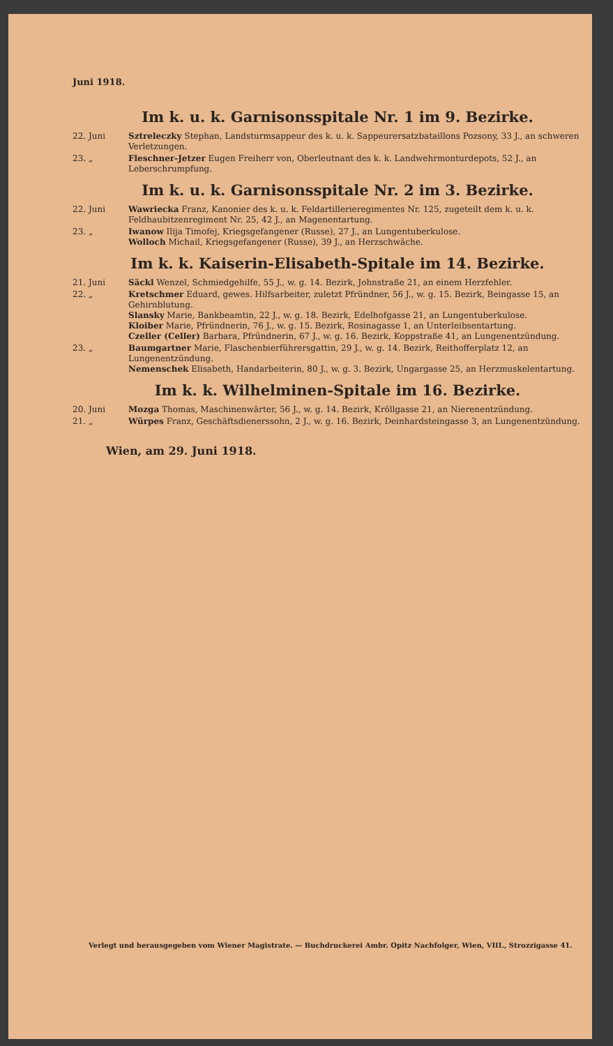Juni 1918.
Im k. u. k. Garnisonsspitale Nr. 1 im 9. Bezirke.
22. Juni Sztreleczky Stephan, Landsturmsappeur des k. u. k. Sappeurersatzbataillons Pozsony, 33 J., an schweren Verletzungen.
23. „ Fleschner-Jetzer Eugen Freiherr von, Oberleutnant des k. k. Landwehrmonturdepots, 52 J., an Leberschrumpfung.
Im k. u. k. Garnisonsspitale Nr. 2 im 3. Bezirke.
22. Juni Wawriecka Franz, Kanonier des k. u. k. Feldartillerieregimentes Nr. 125, zugeteilt dem k. u. k. Feldhaubitzenregiment Nr. 25, 42 J., an Magenentartung.
23. „ Iwanow Ilija Timofej, Kriegsgefangener (Russe), 27 J., an Lungentuberkulose.
Wolloch Michail, Kriegsgefangener (Russe), 39 J., an Herzschwäche.
Im k. k. Kaiserin-Elisabeth-Spitale im 14. Bezirke.
21. Juni Säckl Wenzel, Schmiedgehilfe, 55 J., w. g. 14. Bezirk, Johnstraße 21, an einem Herzfehler.
22. „ Kretschmer Eduard, gewes. Hilfsarbeiter, zuletzt Pfründner, 56 J., w. g. 15. Bezirk, Beingasse 15, an Gehirnblutung.
Slansky Marie, Bankbeamtin, 22 J., w. g. 18. Bezirk, Edelhofgasse 21, an Lungentuberkulose.
Kloiber Marie, Pfründnerin, 76 J., w. g. 15. Bezirk, Rosinagasse 1, an Unterleibsentartung.
Czeller (Celler) Barbara, Pfründnerin, 67 J., w. g. 16. Bezirk, Koppstraße 41, an Lungenentzündung.
23. „ Baumgartner Marie, Flaschenbierführersgattin, 29 J., w. g. 14. Bezirk, Reithofferplatz 12, an Lungenentzündung.
Nemenschek Elisabeth, Handarbeiterin, 80 J., w. g. 3. Bezirk, Ungargasse 25, an Herzmuskelentartung.
Im k. k. Wilhelminen-Spitale im 16. Bezirke.
20. Juni Mozga Thomas, Maschinenwärter, 56 J., w. g. 14. Bezirk, Kröllgasse 21, an Nierenentzündung.
21. „ Würpes Franz, Geschäftsdienerssohn, 2 J., w. g. 16. Bezirk, Deinhardsteingasse 3, an Lungenentzündung.
Wien, am 29. Juni 1918.
Verlegt und herausgegeben vom Wiener Magistrate. — Buchdruckerei Ambr. Opitz Nachfolger, Wien, VIII., Strozzigasse 41.